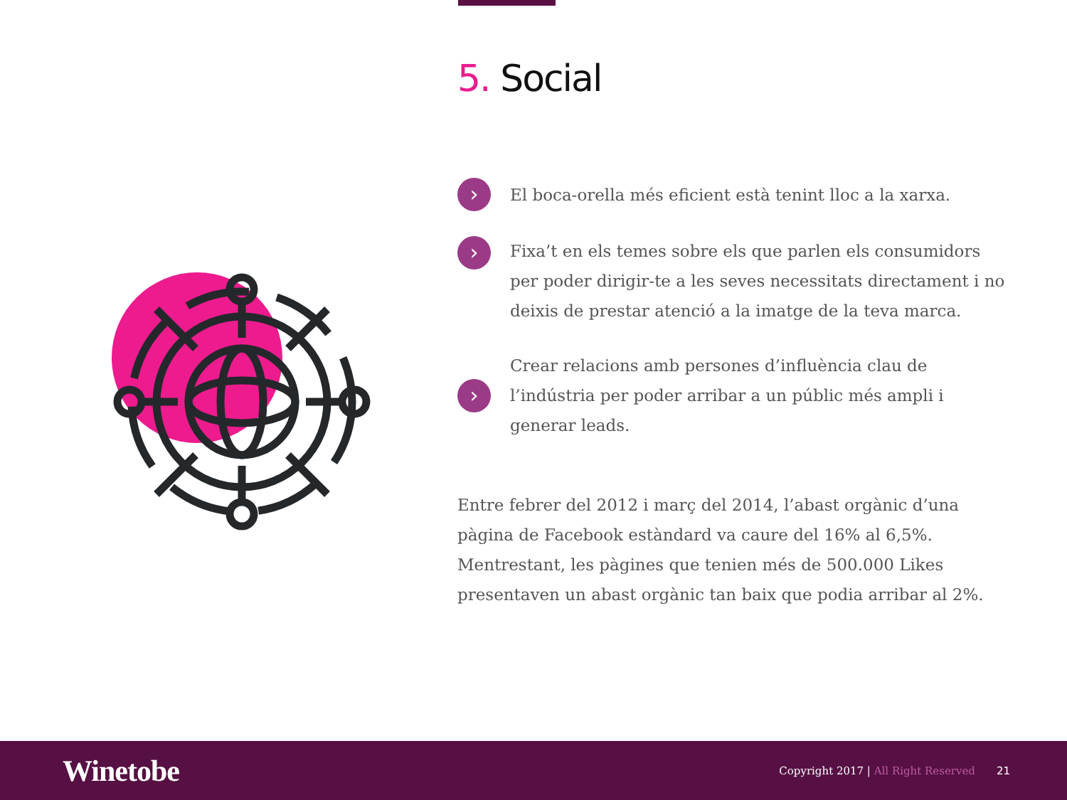5. Social
›
El boca-orella més eficient està tenint lloc a la xarxa.
›
Fixa’t en els temes sobre els que parlen els consumidors per poder dirigir-te a les seves necessitats directament i no deixis de prestar atenció a la imatge de la teva marca.
›
Crear relacions amb persones d’influència clau de l’indústria per poder arribar a un públic més ampli i generar leads.
Entre febrer del 2012 i març del 2014, l’abast orgànic d’una pàgina de Facebook estàndard va caure del 16% al 6,5%. Mentrestant, les pàgines que tenien més de 500.000 Likes presentaven un abast orgànic tan baix que podia arribar al 2%.
Winetobe
Copyright 2017 | All Right Reserved
21